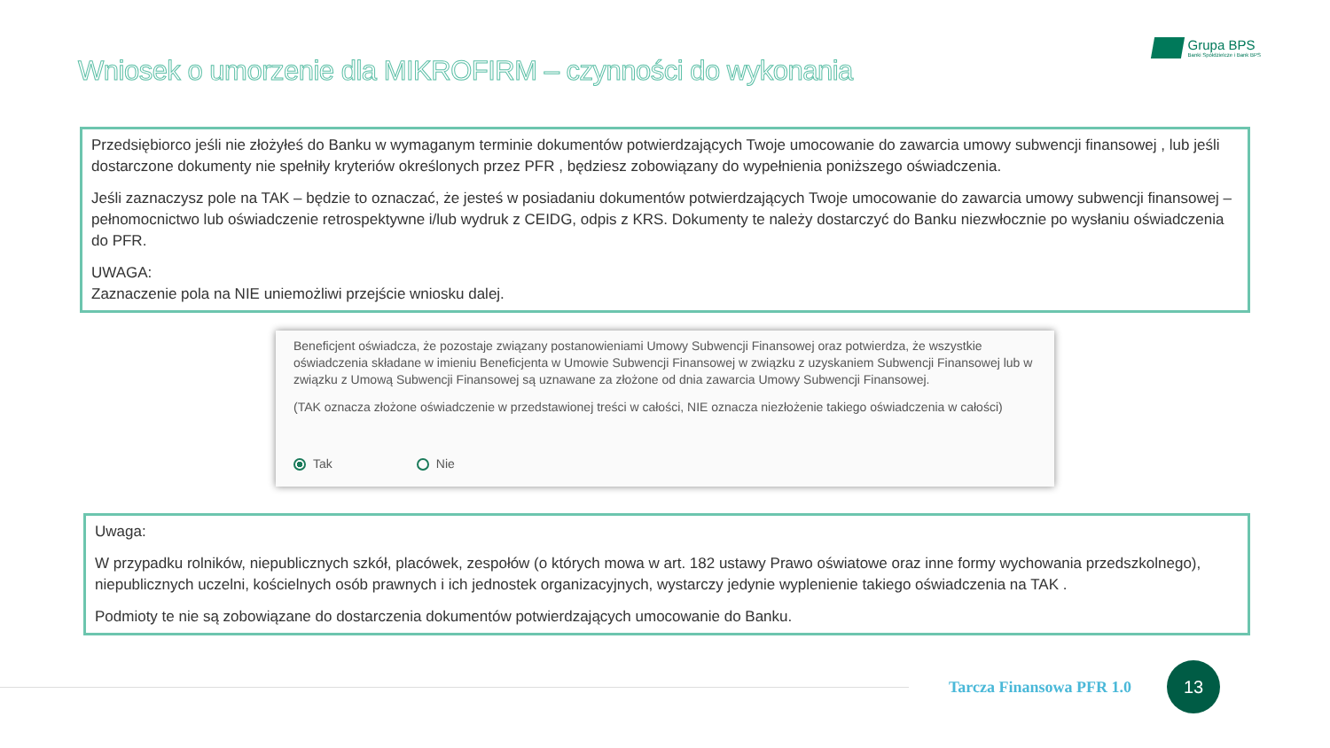Wniosek o umorzenie dla MIKROFIRM – czynności do wykonania
Grupa BPS
Banki Spółdzielcze i Bank BPS
Przedsiębiorco jeśli nie złożyłeś do Banku w wymaganym terminie dokumentów potwierdzających Twoje umocowanie do zawarcia umowy subwencji finansowej , lub jeśli dostarczone dokumenty nie spełniły kryteriów określonych przez PFR , będziesz zobowiązany do wypełnienia poniższego oświadczenia.
Jeśli zaznaczysz pole na TAK – będzie to oznaczać, że jesteś w posiadaniu dokumentów potwierdzających Twoje umocowanie do zawarcia umowy subwencji finansowej – pełnomocnictwo lub oświadczenie retrospektywne i/lub wydruk z CEIDG, odpis z KRS. Dokumenty te należy dostarczyć do Banku niezwłocznie po wysłaniu oświadczenia do PFR.
UWAGA:
Zaznaczenie pola na NIE uniemożliwi przejście wniosku dalej.
Beneficjent oświadcza, że pozostaje związany postanowieniami Umowy Subwencji Finansowej oraz potwierdza, że wszystkie oświadczenia składane w imieniu Beneficjenta w Umowie Subwencji Finansowej w związku z uzyskaniem Subwencji Finansowej lub w związku z Umową Subwencji Finansowej są uznawane za złożone od dnia zawarcia Umowy Subwencji Finansowej.
(TAK oznacza złożone oświadczenie w przedstawionej treści w całości, NIE oznacza niezłożenie takiego oświadczenia w całości)
Tak Nie
Uwaga:
W przypadku rolników, niepublicznych szkół, placówek, zespołów (o których mowa w art. 182 ustawy Prawo oświatowe oraz inne formy wychowania przedszkolnego), niepublicznych uczelni, kościelnych osób prawnych i ich jednostek organizacyjnych, wystarczy jedynie wyplenienie takiego oświadczenia na TAK .
Podmioty te nie są zobowiązane do dostarczenia dokumentów potwierdzających umocowanie do Banku.
Tarcza Finansowa PFR 1.0
13